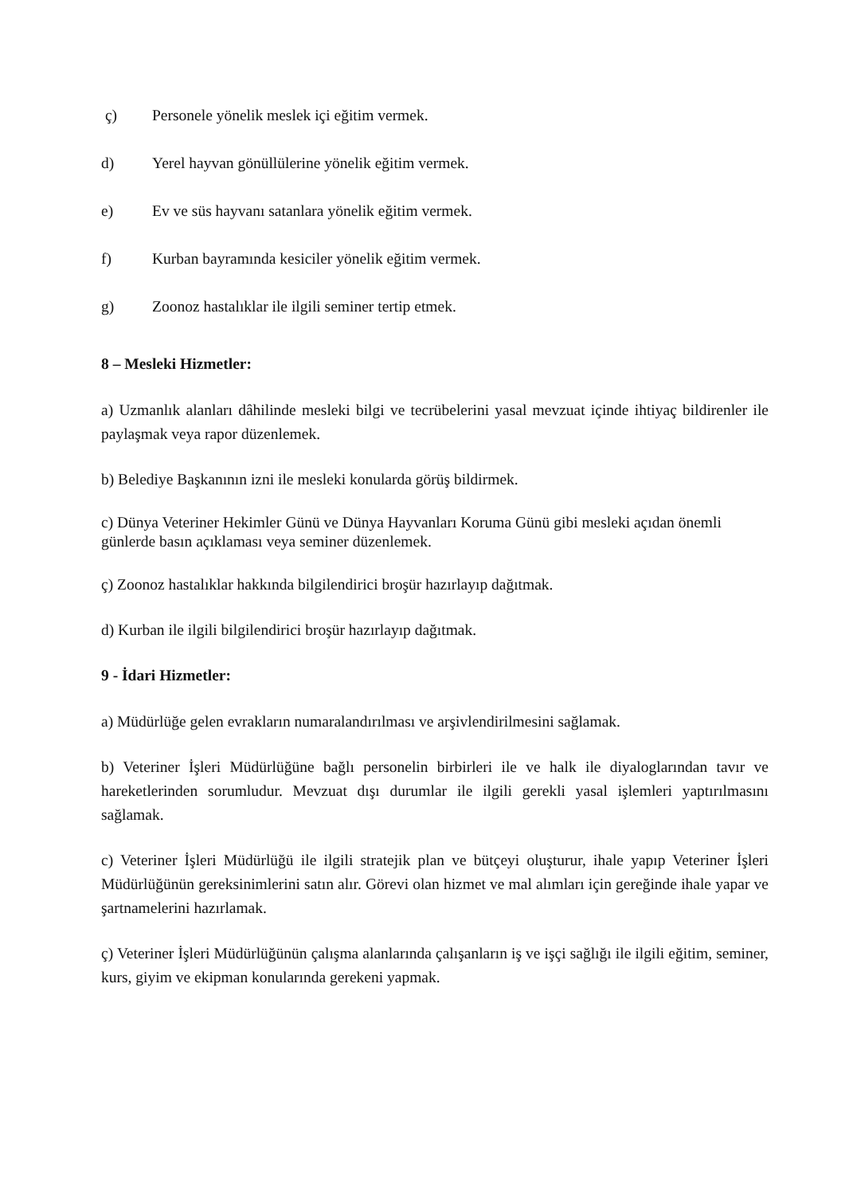ç) Personele yönelik meslek içi eğitim vermek.
d) Yerel hayvan gönüllülerine yönelik eğitim vermek.
e) Ev ve süs hayvanı satanlara yönelik eğitim vermek.
f) Kurban bayramında kesiciler yönelik eğitim vermek.
g) Zoonoz hastalıklar ile ilgili seminer tertip etmek.
8 – Mesleki Hizmetler:
a) Uzmanlık alanları dâhilinde mesleki bilgi ve tecrübelerini yasal mevzuat içinde ihtiyaç bildirenler ile paylaşmak veya rapor düzenlemek.
b) Belediye Başkanının izni ile mesleki konularda görüş bildirmek.
c) Dünya Veteriner Hekimler Günü ve Dünya Hayvanları Koruma Günü gibi mesleki açıdan önemli günlerde basın açıklaması veya seminer düzenlemek.
ç) Zoonoz hastalıklar hakkında bilgilendirici broşür hazırlayıp dağıtmak.
d) Kurban ile ilgili bilgilendirici broşür hazırlayıp dağıtmak.
9 - İdari Hizmetler:
a) Müdürlüğe gelen evrakların numaralandırılması ve arşivlendirilmesini sağlamak.
b) Veteriner İşleri Müdürlüğüne bağlı personelin birbirleri ile ve halk ile diyaloglarından tavır ve hareketlerinden sorumludur. Mevzuat dışı durumlar ile ilgili gerekli yasal işlemleri yaptırılmasını sağlamak.
c) Veteriner İşleri Müdürlüğü ile ilgili stratejik plan ve bütçeyi oluşturur, ihale yapıp Veteriner İşleri Müdürlüğünün gereksinimlerini satın alır. Görevi olan hizmet ve mal alımları için gereğinde ihale yapar ve şartnamelerini hazırlamak.
ç) Veteriner İşleri Müdürlüğünün çalışma alanlarında çalışanların iş ve işçi sağlığı ile ilgili eğitim, seminer, kurs, giyim ve ekipman konularında gerekeni yapmak.